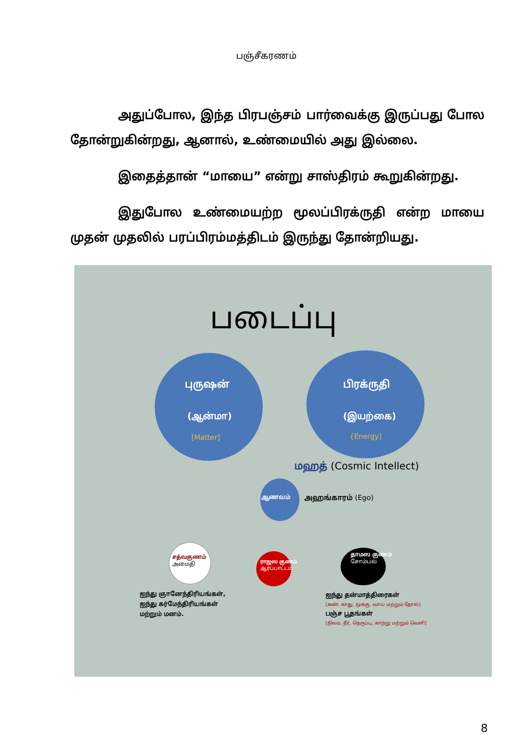பஞ்சீகரணம்
அதுப்போல, இந்த பிரபஞ்சம் பார்வைக்கு இருப்பது போல தோன்றுகின்றது, ஆனால், உண்மையில் அது இல்லை.
இதைத்தான் “மாயை” என்று சாஸ்திரம் கூறுகின்றது.
இதுபோல உண்மையற்ற மூலப்பிரக்ருதி என்ற மாயை முதன் முதலில் பரப்பிரம்மத்திடம் இருந்து தோன்றியது.
படைப்பு
புருஷன்
(ஆன்மா)
[Matter]
பிரக்ருதி
(இயற்கை)
{Energy]
மஹத் (Cosmic Intellect)
ஆணவம் அஹங்காரம் (Ego)
சத்வகுணம்
அமைதி
ராஜஸ குணம்
ஆர்ப்பாட்டம்
தாமஸ குணம்
சோம்பல்
ஐந்து ஞானேந்திரியங்கள்,
ஐந்து கர்மேந்திரியங்கள்
மற்றும் மனம்.
ஐந்து தன்மாத்திரைகள்
[கண், காது, மூக்கு, வாய் மற்றும் தோல்]
பஞ்ச பூதங்கள்
[நிலம், நீர், நெருப்பு, காற்று மற்றும் வெளி]
8